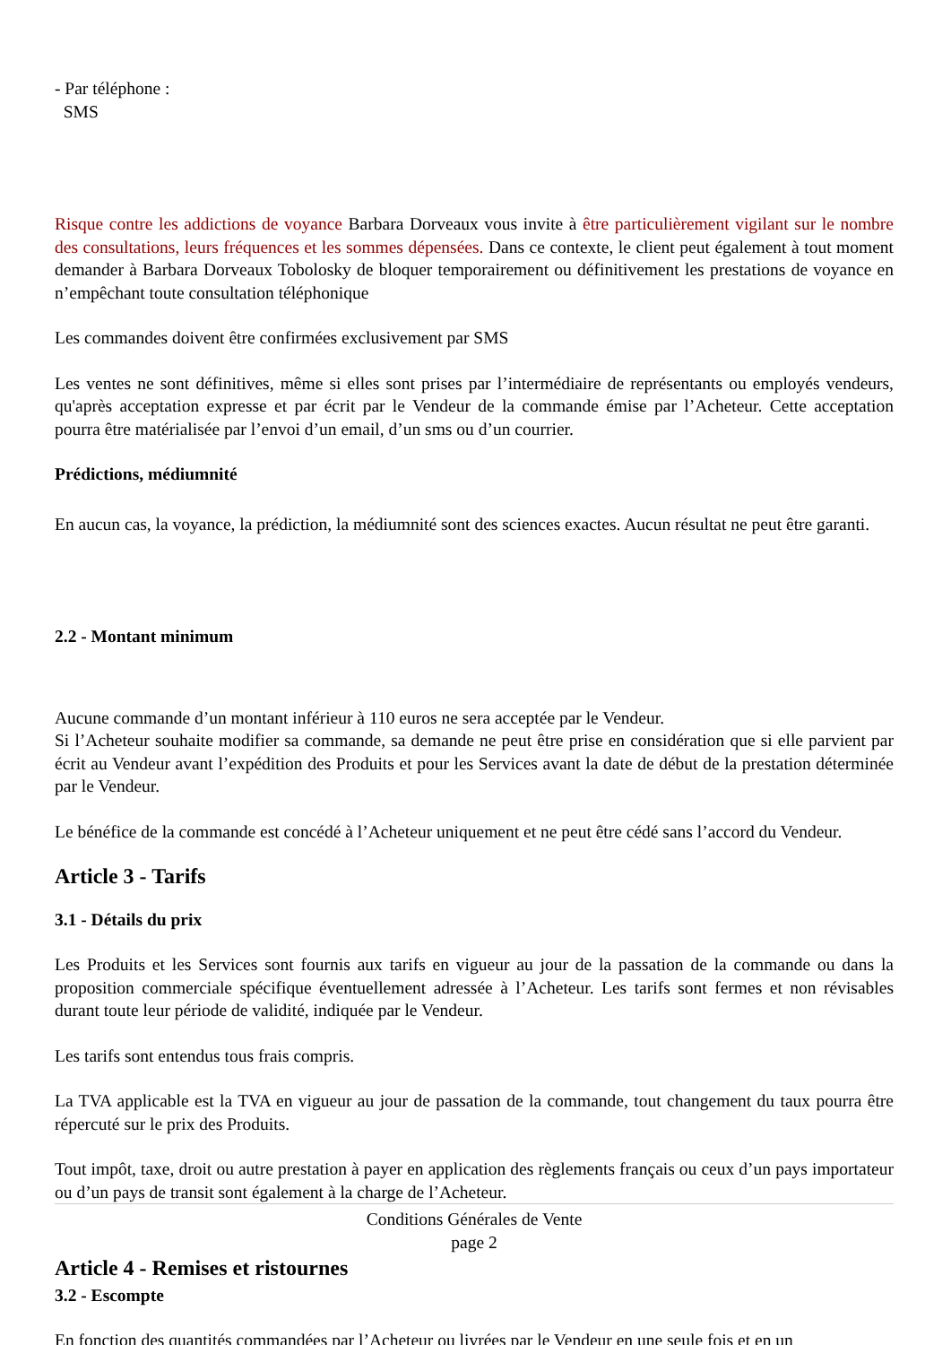- Par téléphone :
SMS
Risque contre les addictions de voyance Barbara Dorveaux vous invite à être particulièrement vigilant sur le nombre des consultations, leurs fréquences et les sommes dépensées. Dans ce contexte, le client peut également à tout moment demander à Barbara Dorveaux Tobolosky de bloquer temporairement ou définitivement les prestations de voyance en n’empêchant toute consultation téléphonique
Les commandes doivent être confirmées exclusivement par SMS
Les ventes ne sont définitives, même si elles sont prises par l’intermédiaire de représentants ou employés vendeurs, qu'après acceptation expresse et par écrit par le Vendeur de la commande émise par l’Acheteur. Cette acceptation pourra être matérialisée par l’envoi d’un email, d’un sms ou d’un courrier.
Prédictions, médiumnité
En aucun cas, la voyance, la prédiction, la médiumnité sont des sciences exactes. Aucun résultat ne peut être garanti.
2.2 - Montant minimum
Aucune commande d’un montant inférieur à 110 euros ne sera acceptée par le Vendeur.
Si l’Acheteur souhaite modifier sa commande, sa demande ne peut être prise en considération que si elle parvient par écrit au Vendeur avant l’expédition des Produits et pour les Services avant la date de début de la prestation déterminée par le Vendeur.
Le bénéfice de la commande est concédé à l’Acheteur uniquement et ne peut être cédé sans l’accord du Vendeur.
Article 3 - Tarifs
3.1 - Détails du prix
Les Produits et les Services sont fournis aux tarifs en vigueur au jour de la passation de la commande ou dans la proposition commerciale spécifique éventuellement adressée à l’Acheteur. Les tarifs sont fermes et non révisables durant toute leur période de validité, indiquée par le Vendeur.
Les tarifs sont entendus tous frais compris.
La TVA applicable est la TVA en vigueur au jour de passation de la commande, tout changement du taux pourra être répercuté sur le prix des Produits.
Tout impôt, taxe, droit ou autre prestation à payer en application des règlements français ou ceux d’un pays importateur ou d’un pays de transit sont également à la charge de l’Acheteur.
Conditions Générales de Vente
page 2
Article 4 - Remises et ristournes
3.2 - Escompte
En fonction des quantités commandées par l’Acheteur ou livrées par le Vendeur en une seule fois et en un